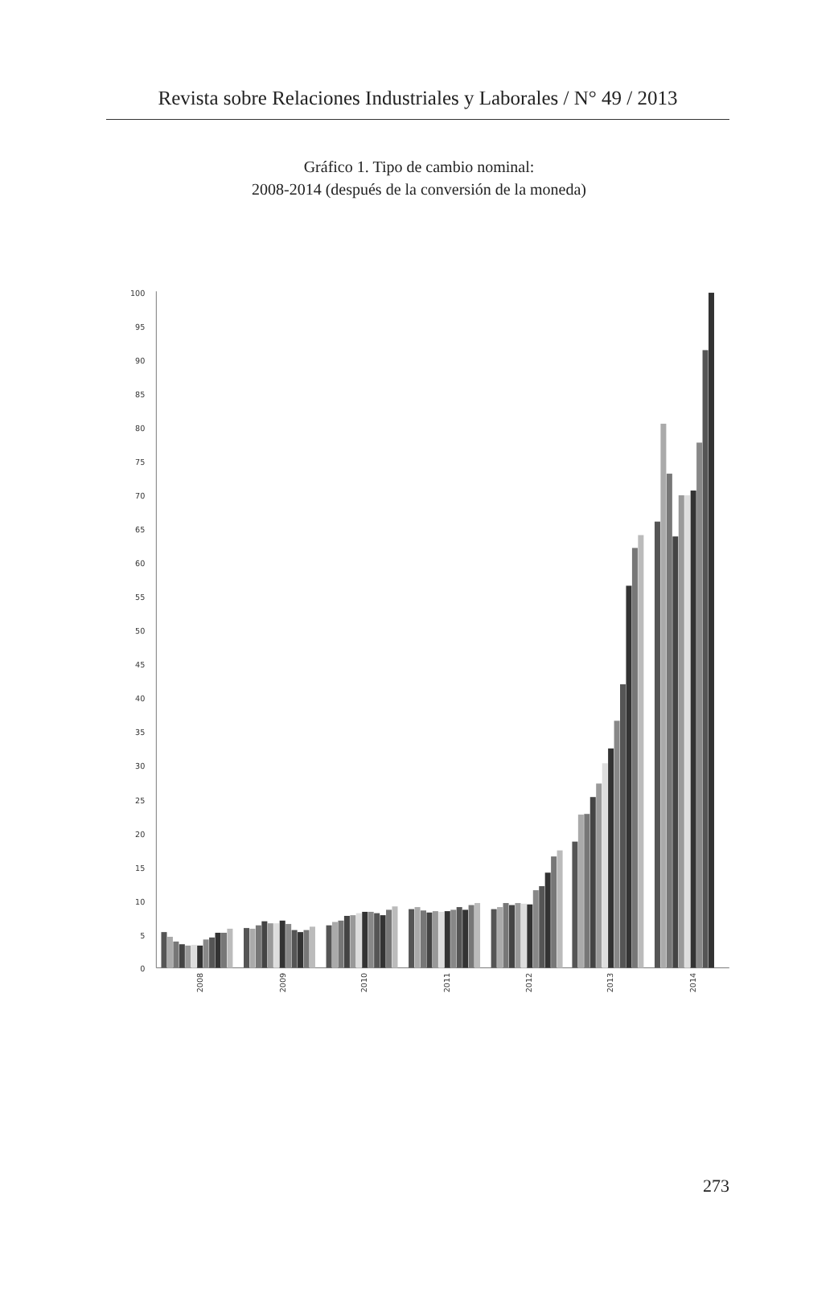Revista sobre Relaciones Industriales y Laborales / N° 49 / 2013
Gráfico 1. Tipo de cambio nominal:
2008-2014 (después de la conversión de la moneda)
100
95
90
85
80
75
70
65
60
55
50
45
40
35
30
25
20
15
10
5
0
2008
2009
2010
2011
2012
2013
2014
273